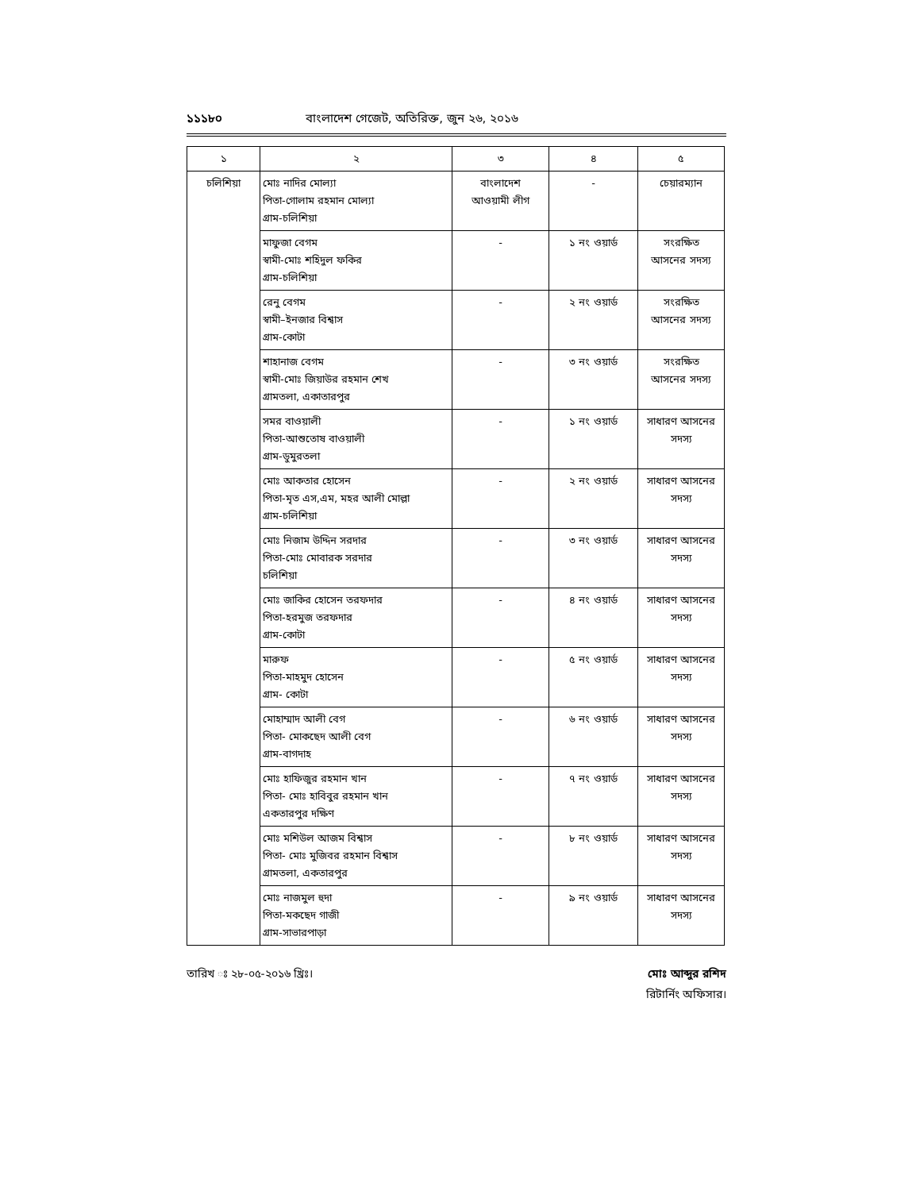১১১৮০ বাংলাদেশ গেজেট, অতিরিক্ত, জুন ২৬, ২০১৬
| ১ | ২ | ৩ | ৪ | ৫ |
| --- | --- | --- | --- | --- |
| চলিশিয়া | মোঃ নাদির মোল্যা পিতা-গোলাম রহমান মোল্যা গ্রাম-চলিশিয়া | বাংলাদেশ আওয়ামী লীগ | - | চেয়ারম্যান |
| | মাফুজা বেগম স্বামী-মোঃ শহিদুল ফকির গ্রাম-চলিশিয়া | - | ১ নং ওয়ার্ড | সংরক্ষিত আসনের সদস্য |
| | রেনু বেগম স্বামী–ইনজার বিশ্বাস গ্রাম-কোটা | - | ২ নং ওয়ার্ড | সংরক্ষিত আসনের সদস্য |
| | শাহানাজ বেগম স্বামী-মোঃ জিয়াউর রহমান শেখ গ্রামতলা, একাতারপুর | - | ৩ নং ওয়ার্ড | সংরক্ষিত আসনের সদস্য |
| | সমর বাওয়ালী পিতা-আশুতোষ বাওয়ালী গ্রাম-ডুমুরতলা | - | ১ নং ওয়ার্ড | সাধারণ আসনের সদস্য |
| | মোঃ আকতার হোসেন পিতা-মৃত এস,এম, মহর আলী মোল্লা গ্রাম-চলিশিয়া | - | ২ নং ওয়ার্ড | সাধারণ আসনের সদস্য |
| | মোঃ নিজাম উদ্দিন সরদার পিতা-মোঃ মোবারক সরদার চলিশিয়া | - | ৩ নং ওয়ার্ড | সাধারণ আসনের সদস্য |
| | মোঃ জাকির হোসেন তরফদার পিতা-হরমুজ তরফদার গ্রাম-কোটা | - | ৪ নং ওয়ার্ড | সাধারণ আসনের সদস্য |
| | মারুফ পিতা-মাহমুদ হোসেন গ্রাম- কোটা | - | ৫ নং ওয়ার্ড | সাধারণ আসনের সদস্য |
| | মোহাম্মাদ আলী বেগ পিতা- মোকছেদ আলী বেগ গ্রাম-বাগদাহ | - | ৬ নং ওয়ার্ড | সাধারণ আসনের সদস্য |
| | মোঃ হাফিজুর রহমান খান পিতা- মোঃ হাবিবুর রহমান খান একতারপুর দক্ষিণ | - | ৭ নং ওয়ার্ড | সাধারণ আসনের সদস্য |
| | মোঃ মশিউল আজম বিশ্বাস পিতা- মোঃ মুজিবর রহমান বিশ্বাস গ্রামতলা, একতারপুর | - | ৮ নং ওয়ার্ড | সাধারণ আসনের সদস্য |
| | মোঃ নাজমুল হুদা পিতা-মকছেদ গাজী গ্রাম-সাভারপাড়া | - | ৯ নং ওয়ার্ড | সাধারণ আসনের সদস্য |
তারিখ ঃ ২৮-০৫-২০১৬ খ্রিঃ। মোঃ আব্দুর রশিদ
রিটার্নিং অফিসার।